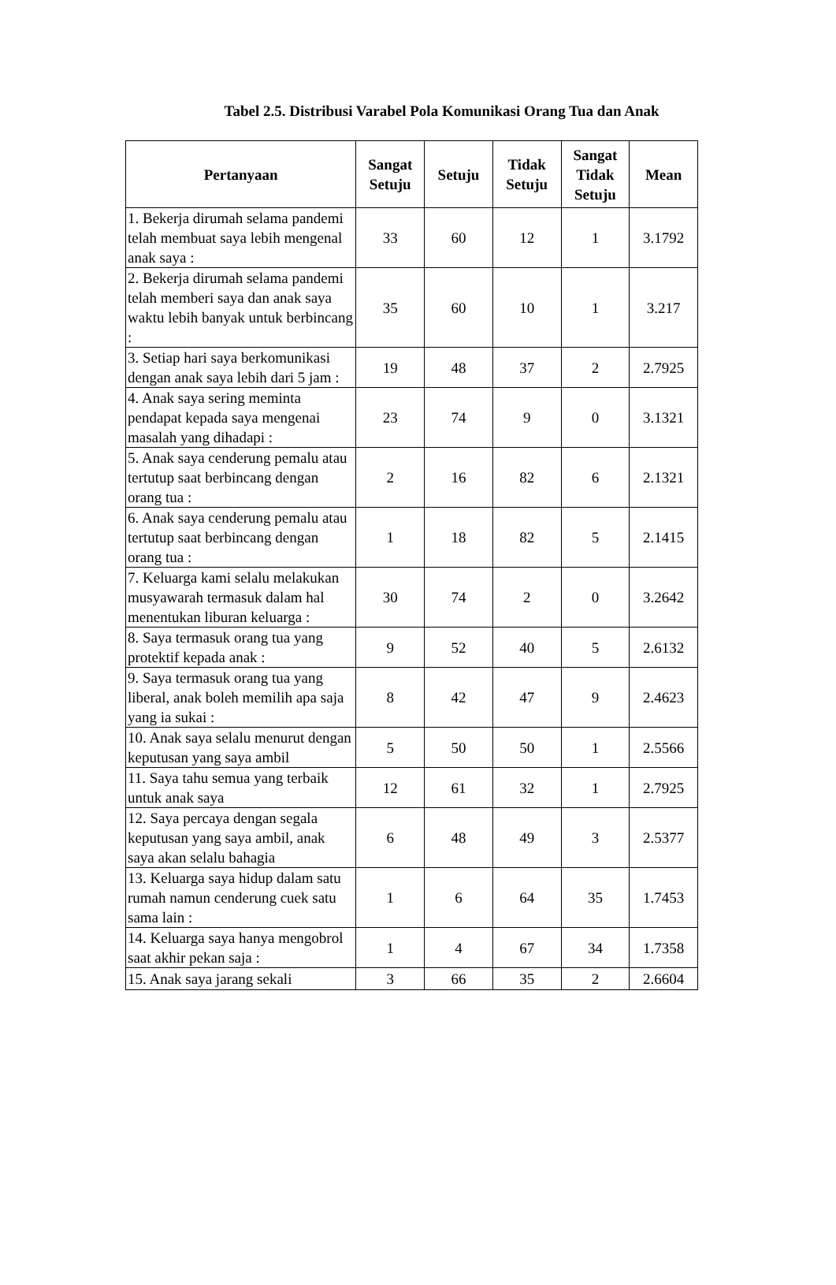Tabel 2.5. Distribusi Varabel Pola Komunikasi Orang Tua dan Anak
| Pertanyaan | Sangat Setuju | Setuju | Tidak Setuju | Sangat Tidak Setuju | Mean |
| --- | --- | --- | --- | --- | --- |
| 1. Bekerja dirumah selama pandemi telah membuat saya lebih mengenal anak saya : | 33 | 60 | 12 | 1 | 3.1792 |
| 2. Bekerja dirumah selama pandemi telah memberi saya dan anak saya waktu lebih banyak untuk berbincang : | 35 | 60 | 10 | 1 | 3.217 |
| 3. Setiap hari saya berkomunikasi dengan anak saya lebih dari 5 jam : | 19 | 48 | 37 | 2 | 2.7925 |
| 4. Anak saya sering meminta pendapat kepada saya mengenai masalah yang dihadapi : | 23 | 74 | 9 | 0 | 3.1321 |
| 5. Anak saya cenderung pemalu atau tertutup saat berbincang dengan orang tua : | 2 | 16 | 82 | 6 | 2.1321 |
| 6. Anak saya cenderung pemalu atau tertutup saat berbincang dengan orang tua : | 1 | 18 | 82 | 5 | 2.1415 |
| 7. Keluarga kami selalu melakukan musyawarah termasuk dalam hal menentukan liburan keluarga : | 30 | 74 | 2 | 0 | 3.2642 |
| 8. Saya termasuk orang tua yang protektif kepada anak : | 9 | 52 | 40 | 5 | 2.6132 |
| 9. Saya termasuk orang tua yang liberal, anak boleh memilih apa saja yang ia sukai : | 8 | 42 | 47 | 9 | 2.4623 |
| 10. Anak saya selalu menurut dengan keputusan yang saya ambil | 5 | 50 | 50 | 1 | 2.5566 |
| 11. Saya tahu semua yang terbaik untuk anak saya | 12 | 61 | 32 | 1 | 2.7925 |
| 12. Saya percaya dengan segala keputusan yang saya ambil, anak saya akan selalu bahagia | 6 | 48 | 49 | 3 | 2.5377 |
| 13. Keluarga saya hidup dalam satu rumah namun cenderung cuek satu sama lain : | 1 | 6 | 64 | 35 | 1.7453 |
| 14. Keluarga saya hanya mengobrol saat akhir pekan saja : | 1 | 4 | 67 | 34 | 1.7358 |
| 15. Anak saya jarang sekali | 3 | 66 | 35 | 2 | 2.6604 |